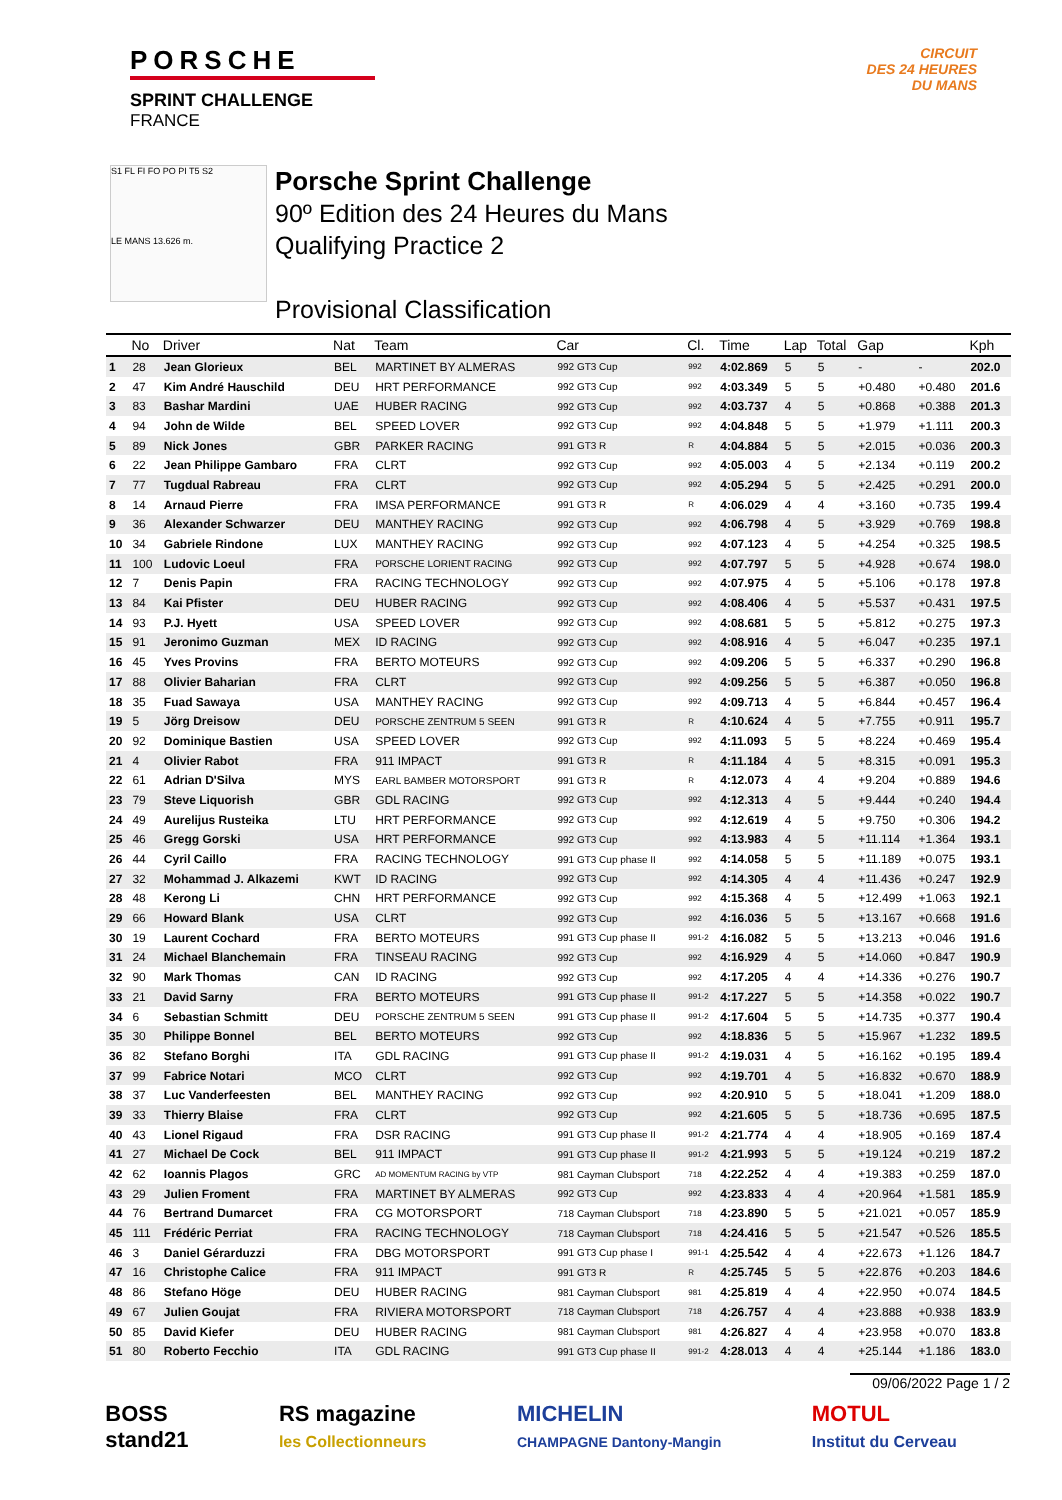PORSCHE
SPRINT CHALLENGE
FRANCE
CIRCUIT
DES 24 HEURES
DU MANS
S1 FL FI FO PO PI T5 S2
LE MANS 13.626 m.
Porsche Sprint Challenge
90º Edition des 24 Heures du Mans
Qualifying Practice 2
Provisional Classification
| | No | Driver | Nat | Team | Car | Cl. | Time | Lap | Total | Gap | | Kph |
| --- | --- | --- | --- | --- | --- | --- | --- | --- | --- | --- | --- | --- |
| 1 | 28 | Jean Glorieux | BEL | MARTINET BY ALMERAS | 992 GT3 Cup | 992 | 4:02.869 | 5 | 5 | - | - | 202.0 |
| 2 | 47 | Kim André Hauschild | DEU | HRT PERFORMANCE | 992 GT3 Cup | 992 | 4:03.349 | 5 | 5 | +0.480 | +0.480 | 201.6 |
| 3 | 83 | Bashar Mardini | UAE | HUBER RACING | 992 GT3 Cup | 992 | 4:03.737 | 4 | 5 | +0.868 | +0.388 | 201.3 |
| 4 | 94 | John de Wilde | BEL | SPEED LOVER | 992 GT3 Cup | 992 | 4:04.848 | 5 | 5 | +1.979 | +1.111 | 200.3 |
| 5 | 89 | Nick Jones | GBR | PARKER RACING | 991 GT3 R | R | 4:04.884 | 5 | 5 | +2.015 | +0.036 | 200.3 |
| 6 | 22 | Jean Philippe Gambaro | FRA | CLRT | 992 GT3 Cup | 992 | 4:05.003 | 4 | 5 | +2.134 | +0.119 | 200.2 |
| 7 | 77 | Tugdual Rabreau | FRA | CLRT | 992 GT3 Cup | 992 | 4:05.294 | 5 | 5 | +2.425 | +0.291 | 200.0 |
| 8 | 14 | Arnaud Pierre | FRA | IMSA PERFORMANCE | 991 GT3 R | R | 4:06.029 | 4 | 4 | +3.160 | +0.735 | 199.4 |
| 9 | 36 | Alexander Schwarzer | DEU | MANTHEY RACING | 992 GT3 Cup | 992 | 4:06.798 | 4 | 5 | +3.929 | +0.769 | 198.8 |
| 10 | 34 | Gabriele Rindone | LUX | MANTHEY RACING | 992 GT3 Cup | 992 | 4:07.123 | 4 | 5 | +4.254 | +0.325 | 198.5 |
| 11 | 100 | Ludovic Loeul | FRA | PORSCHE LORIENT RACING | 992 GT3 Cup | 992 | 4:07.797 | 5 | 5 | +4.928 | +0.674 | 198.0 |
| 12 | 7 | Denis Papin | FRA | RACING TECHNOLOGY | 992 GT3 Cup | 992 | 4:07.975 | 4 | 5 | +5.106 | +0.178 | 197.8 |
| 13 | 84 | Kai Pfister | DEU | HUBER RACING | 992 GT3 Cup | 992 | 4:08.406 | 4 | 5 | +5.537 | +0.431 | 197.5 |
| 14 | 93 | P.J. Hyett | USA | SPEED LOVER | 992 GT3 Cup | 992 | 4:08.681 | 5 | 5 | +5.812 | +0.275 | 197.3 |
| 15 | 91 | Jeronimo Guzman | MEX | ID RACING | 992 GT3 Cup | 992 | 4:08.916 | 4 | 5 | +6.047 | +0.235 | 197.1 |
| 16 | 45 | Yves Provins | FRA | BERTO MOTEURS | 992 GT3 Cup | 992 | 4:09.206 | 5 | 5 | +6.337 | +0.290 | 196.8 |
| 17 | 88 | Olivier Baharian | FRA | CLRT | 992 GT3 Cup | 992 | 4:09.256 | 5 | 5 | +6.387 | +0.050 | 196.8 |
| 18 | 35 | Fuad Sawaya | USA | MANTHEY RACING | 992 GT3 Cup | 992 | 4:09.713 | 4 | 5 | +6.844 | +0.457 | 196.4 |
| 19 | 5 | Jörg Dreisow | DEU | PORSCHE ZENTRUM 5 SEEN | 991 GT3 R | R | 4:10.624 | 4 | 5 | +7.755 | +0.911 | 195.7 |
| 20 | 92 | Dominique Bastien | USA | SPEED LOVER | 992 GT3 Cup | 992 | 4:11.093 | 5 | 5 | +8.224 | +0.469 | 195.4 |
| 21 | 4 | Olivier Rabot | FRA | 911 IMPACT | 991 GT3 R | R | 4:11.184 | 4 | 5 | +8.315 | +0.091 | 195.3 |
| 22 | 61 | Adrian D'Silva | MYS | EARL BAMBER MOTORSPORT | 991 GT3 R | R | 4:12.073 | 4 | 4 | +9.204 | +0.889 | 194.6 |
| 23 | 79 | Steve Liquorish | GBR | GDL RACING | 992 GT3 Cup | 992 | 4:12.313 | 4 | 5 | +9.444 | +0.240 | 194.4 |
| 24 | 49 | Aurelijus Rusteika | LTU | HRT PERFORMANCE | 992 GT3 Cup | 992 | 4:12.619 | 4 | 5 | +9.750 | +0.306 | 194.2 |
| 25 | 46 | Gregg Gorski | USA | HRT PERFORMANCE | 992 GT3 Cup | 992 | 4:13.983 | 4 | 5 | +11.114 | +1.364 | 193.1 |
| 26 | 44 | Cyril Caillo | FRA | RACING TECHNOLOGY | 991 GT3 Cup phase II | 992 | 4:14.058 | 5 | 5 | +11.189 | +0.075 | 193.1 |
| 27 | 32 | Mohammad J. Alkazemi | KWT | ID RACING | 992 GT3 Cup | 992 | 4:14.305 | 4 | 4 | +11.436 | +0.247 | 192.9 |
| 28 | 48 | Kerong Li | CHN | HRT PERFORMANCE | 992 GT3 Cup | 992 | 4:15.368 | 4 | 5 | +12.499 | +1.063 | 192.1 |
| 29 | 66 | Howard Blank | USA | CLRT | 992 GT3 Cup | 992 | 4:16.036 | 5 | 5 | +13.167 | +0.668 | 191.6 |
| 30 | 19 | Laurent Cochard | FRA | BERTO MOTEURS | 991 GT3 Cup phase II | 991-2 | 4:16.082 | 5 | 5 | +13.213 | +0.046 | 191.6 |
| 31 | 24 | Michael Blanchemain | FRA | TINSEAU RACING | 992 GT3 Cup | 992 | 4:16.929 | 4 | 5 | +14.060 | +0.847 | 190.9 |
| 32 | 90 | Mark Thomas | CAN | ID RACING | 992 GT3 Cup | 992 | 4:17.205 | 4 | 4 | +14.336 | +0.276 | 190.7 |
| 33 | 21 | David Sarny | FRA | BERTO MOTEURS | 991 GT3 Cup phase II | 991-2 | 4:17.227 | 5 | 5 | +14.358 | +0.022 | 190.7 |
| 34 | 6 | Sebastian Schmitt | DEU | PORSCHE ZENTRUM 5 SEEN | 991 GT3 Cup phase II | 991-2 | 4:17.604 | 5 | 5 | +14.735 | +0.377 | 190.4 |
| 35 | 30 | Philippe Bonnel | BEL | BERTO MOTEURS | 992 GT3 Cup | 992 | 4:18.836 | 5 | 5 | +15.967 | +1.232 | 189.5 |
| 36 | 82 | Stefano Borghi | ITA | GDL RACING | 991 GT3 Cup phase II | 991-2 | 4:19.031 | 4 | 5 | +16.162 | +0.195 | 189.4 |
| 37 | 99 | Fabrice Notari | MCO | CLRT | 992 GT3 Cup | 992 | 4:19.701 | 4 | 5 | +16.832 | +0.670 | 188.9 |
| 38 | 37 | Luc Vanderfeesten | BEL | MANTHEY RACING | 992 GT3 Cup | 992 | 4:20.910 | 5 | 5 | +18.041 | +1.209 | 188.0 |
| 39 | 33 | Thierry Blaise | FRA | CLRT | 992 GT3 Cup | 992 | 4:21.605 | 5 | 5 | +18.736 | +0.695 | 187.5 |
| 40 | 43 | Lionel Rigaud | FRA | DSR RACING | 991 GT3 Cup phase II | 991-2 | 4:21.774 | 4 | 4 | +18.905 | +0.169 | 187.4 |
| 41 | 27 | Michael De Cock | BEL | 911 IMPACT | 991 GT3 Cup phase II | 991-2 | 4:21.993 | 5 | 5 | +19.124 | +0.219 | 187.2 |
| 42 | 62 | Ioannis Plagos | GRC | AD MOMENTUM RACING by VTP | 981 Cayman Clubsport | 718 | 4:22.252 | 4 | 4 | +19.383 | +0.259 | 187.0 |
| 43 | 29 | Julien Froment | FRA | MARTINET BY ALMERAS | 992 GT3 Cup | 992 | 4:23.833 | 4 | 4 | +20.964 | +1.581 | 185.9 |
| 44 | 76 | Bertrand Dumarcet | FRA | CG MOTORSPORT | 718 Cayman Clubsport | 718 | 4:23.890 | 5 | 5 | +21.021 | +0.057 | 185.9 |
| 45 | 111 | Frédéric Perriat | FRA | RACING TECHNOLOGY | 718 Cayman Clubsport | 718 | 4:24.416 | 5 | 5 | +21.547 | +0.526 | 185.5 |
| 46 | 3 | Daniel Gérarduzzi | FRA | DBG MOTORSPORT | 991 GT3 Cup phase I | 991-1 | 4:25.542 | 4 | 4 | +22.673 | +1.126 | 184.7 |
| 47 | 16 | Christophe Calice | FRA | 911 IMPACT | 991 GT3 R | R | 4:25.745 | 5 | 5 | +22.876 | +0.203 | 184.6 |
| 48 | 86 | Stefano Höge | DEU | HUBER RACING | 981 Cayman Clubsport | 981 | 4:25.819 | 4 | 4 | +22.950 | +0.074 | 184.5 |
| 49 | 67 | Julien Goujat | FRA | RIVIERA MOTORSPORT | 718 Cayman Clubsport | 718 | 4:26.757 | 4 | 4 | +23.888 | +0.938 | 183.9 |
| 50 | 85 | David Kiefer | DEU | HUBER RACING | 981 Cayman Clubsport | 981 | 4:26.827 | 4 | 4 | +23.958 | +0.070 | 183.8 |
| 51 | 80 | Roberto Fecchio | ITA | GDL RACING | 991 GT3 Cup phase II | 991-2 | 4:28.013 | 4 | 4 | +25.144 | +1.186 | 183.0 |
09/06/2022 Page 1 / 2
BOSS
stand21
RS magazine
les Collectionneurs
MICHELIN
CHAMPAGNE Dantony-Mangin
MOTUL
Institut du Cerveau